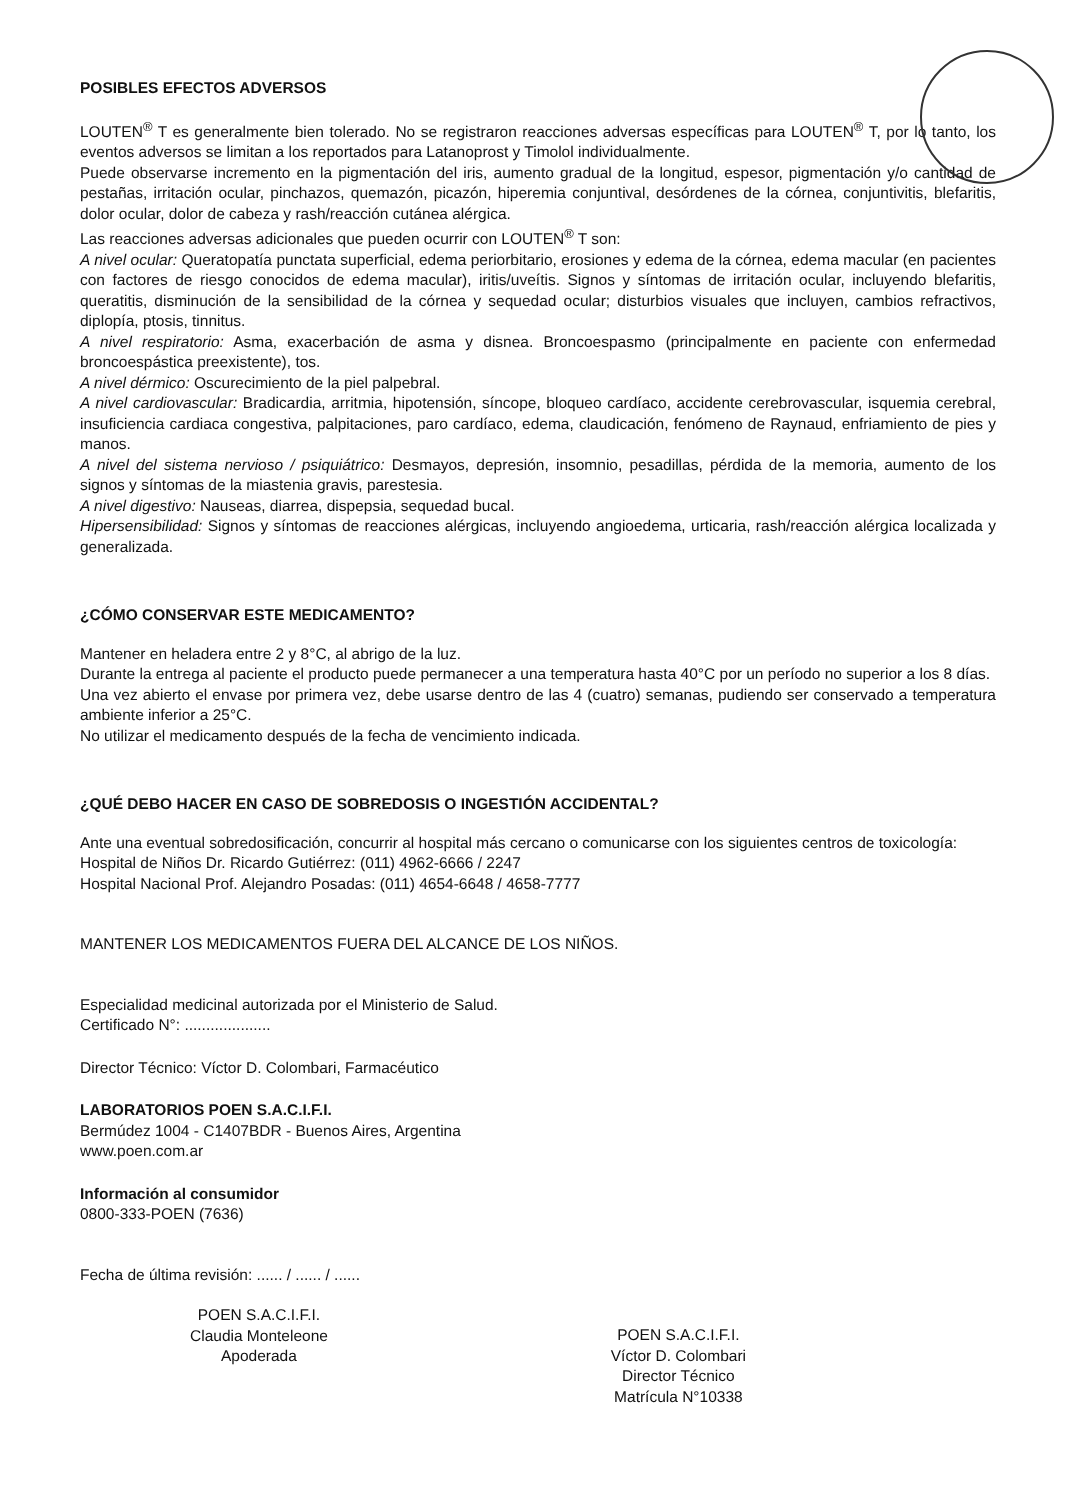POSIBLES EFECTOS ADVERSOS
LOUTEN<sup>®</sup> T es generalmente bien tolerado. No se registraron reacciones adversas específicas para LOUTEN<sup>®</sup> T, por lo tanto, los eventos adversos se limitan a los reportados para Latanoprost y Timolol individualmente.
Puede observarse incremento en la pigmentación del iris, aumento gradual de la longitud, espesor, pigmentación y/o cantidad de pestañas, irritación ocular, pinchazos, quemazón, picazón, hiperemia conjuntival, desórdenes de la córnea, conjuntivitis, blefaritis, dolor ocular, dolor de cabeza y rash/reacción cutánea alérgica.
Las reacciones adversas adicionales que pueden ocurrir con LOUTEN<sup>®</sup> T son:
A nivel ocular: Queratopatía punctata superficial, edema periorbitario, erosiones y edema de la córnea, edema macular (en pacientes con factores de riesgo conocidos de edema macular), iritis/uveítis. Signos y síntomas de irritación ocular, incluyendo blefaritis, queratitis, disminución de la sensibilidad de la córnea y sequedad ocular; disturbios visuales que incluyen, cambios refractivos, diplopía, ptosis, tinnitus.
A nivel respiratorio: Asma, exacerbación de asma y disnea. Broncoespasmo (principalmente en paciente con enfermedad broncoespástica preexistente), tos.
A nivel dérmico: Oscurecimiento de la piel palpebral.
A nivel cardiovascular: Bradicardia, arritmia, hipotensión, síncope, bloqueo cardíaco, accidente cerebrovascular, isquemia cerebral, insuficiencia cardiaca congestiva, palpitaciones, paro cardíaco, edema, claudicación, fenómeno de Raynaud, enfriamiento de pies y manos.
A nivel del sistema nervioso / psiquiátrico: Desmayos, depresión, insomnio, pesadillas, pérdida de la memoria, aumento de los signos y síntomas de la miastenia gravis, parestesia.
A nivel digestivo: Nauseas, diarrea, dispepsia, sequedad bucal.
Hipersensibilidad: Signos y síntomas de reacciones alérgicas, incluyendo angioedema, urticaria, rash/reacción alérgica localizada y generalizada.
¿CÓMO CONSERVAR ESTE MEDICAMENTO?
Mantener en heladera entre 2 y 8°C, al abrigo de la luz.
Durante la entrega al paciente el producto puede permanecer a una temperatura hasta 40°C por un período no superior a los 8 días.
Una vez abierto el envase por primera vez, debe usarse dentro de las 4 (cuatro) semanas, pudiendo ser conservado a temperatura ambiente inferior a 25°C.
No utilizar el medicamento después de la fecha de vencimiento indicada.
¿QUÉ DEBO HACER EN CASO DE SOBREDOSIS O INGESTIÓN ACCIDENTAL?
Ante una eventual sobredosificación, concurrir al hospital más cercano o comunicarse con los siguientes centros de toxicología:
Hospital de Niños Dr. Ricardo Gutiérrez: (011) 4962-6666 / 2247
Hospital Nacional Prof. Alejandro Posadas: (011) 4654-6648 / 4658-7777
MANTENER LOS MEDICAMENTOS FUERA DEL ALCANCE DE LOS NIÑOS.
Especialidad medicinal autorizada por el Ministerio de Salud.
Certificado N°: ....................
Director Técnico: Víctor D. Colombari, Farmacéutico
LABORATORIOS POEN S.A.C.I.F.I.
Bermúdez 1004 - C1407BDR - Buenos Aires, Argentina
www.poen.com.ar
Información al consumidor
0800-333-POEN (7636)
Fecha de última revisión: ...... / ...... / ......
POEN S.A.C.I.F.I.
Claudia Monteleone
Apoderada
POEN S.A.C.I.F.I.
Víctor D. Colombari
Director Técnico
Matrícula N°10338